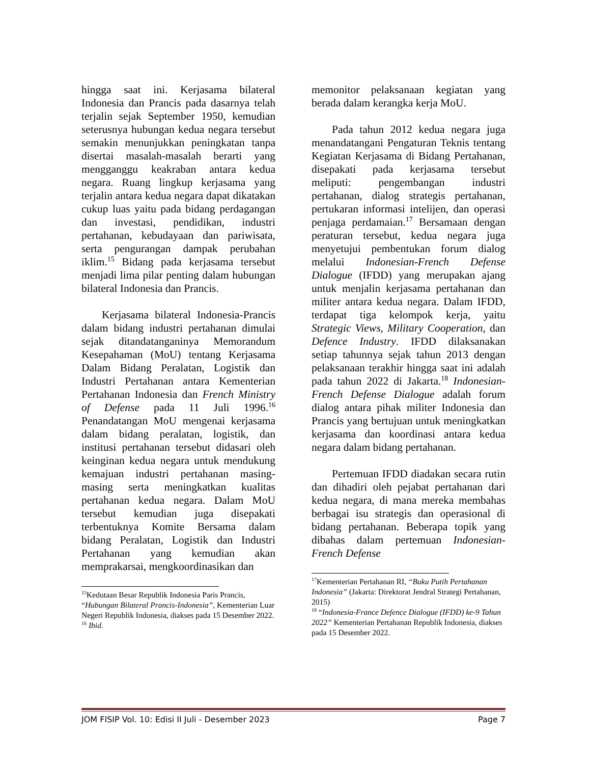hingga saat ini. Kerjasama bilateral Indonesia dan Prancis pada dasarnya telah terjalin sejak September 1950, kemudian seterusnya hubungan kedua negara tersebut semakin menunjukkan peningkatan tanpa disertai masalah-masalah berarti yang mengganggu keakraban antara kedua negara. Ruang lingkup kerjasama yang terjalin antara kedua negara dapat dikatakan cukup luas yaitu pada bidang perdagangan dan investasi, pendidikan, industri pertahanan, kebudayaan dan pariwisata, serta pengurangan dampak perubahan iklim.<sup>15</sup> Bidang pada kerjasama tersebut menjadi lima pilar penting dalam hubungan bilateral Indonesia dan Prancis.
Kerjasama bilateral Indonesia-Prancis dalam bidang industri pertahanan dimulai sejak ditandatanganinya Memorandum Kesepahaman (MoU) tentang Kerjasama Dalam Bidang Peralatan, Logistik dan Industri Pertahanan antara Kementerian Pertahanan Indonesia dan French Ministry of Defense pada 11 Juli 1996.<sup>16</sup> Penandatangan MoU mengenai kerjasama dalam bidang peralatan, logistik, dan institusi pertahanan tersebut didasari oleh keinginan kedua negara untuk mendukung kemajuan industri pertahanan masing-masing serta meningkatkan kualitas pertahanan kedua negara. Dalam MoU tersebut kemudian juga disepakati terbentuknya Komite Bersama dalam bidang Peralatan, Logistik dan Industri Pertahanan yang kemudian akan memprakarsai, mengkoordinasikan dan
<sup>15</sup> Kedutaan Besar Republik Indonesia Paris Prancis, “Hubungan Bilateral Prancis-Indonesia”, Kementerian Luar Negeri Republik Indonesia, diakses pada 15 Desember 2022.
<sup>16</sup> Ibid.
memonitor pelaksanaan kegiatan yang berada dalam kerangka kerja MoU.
Pada tahun 2012 kedua negara juga menandatangani Pengaturan Teknis tentang Kegiatan Kerjasama di Bidang Pertahanan, disepakati pada kerjasama tersebut meliputi: pengembangan industri pertahanan, dialog strategis pertahanan, pertukaran informasi intelijen, dan operasi penjaga perdamaian.<sup>17</sup> Bersamaan dengan peraturan tersebut, kedua negara juga menyetujui pembentukan forum dialog melalui Indonesian-French Defense Dialogue (IFDD) yang merupakan ajang untuk menjalin kerjasama pertahanan dan militer antara kedua negara. Dalam IFDD, terdapat tiga kelompok kerja, yaitu Strategic Views, Military Cooperation, dan Defence Industry. IFDD dilaksanakan setiap tahunnya sejak tahun 2013 dengan pelaksanaan terakhir hingga saat ini adalah pada tahun 2022 di Jakarta.<sup>18</sup> Indonesian-French Defense Dialogue adalah forum dialog antara pihak militer Indonesia dan Prancis yang bertujuan untuk meningkatkan kerjasama dan koordinasi antara kedua negara dalam bidang pertahanan.
Pertemuan IFDD diadakan secara rutin dan dihadiri oleh pejabat pertahanan dari kedua negara, di mana mereka membahas berbagai isu strategis dan operasional di bidang pertahanan. Beberapa topik yang dibahas dalam pertemuan Indonesian-French Defense
<sup>17</sup> Kementerian Pertahanan RI, “Buku Putih Pertahanan Indonesia” (Jakarta: Direktorat Jendral Strategi Pertahanan, 2015)
<sup>18</sup> “Indonesia-France Defence Dialogue (IFDD) ke-9 Tahun 2022” Kementerian Pertahanan Republik Indonesia, diakses pada 15 Desember 2022.
JOM FISIP Vol. 10: Edisi II Juli - Desember 2023 Page 7